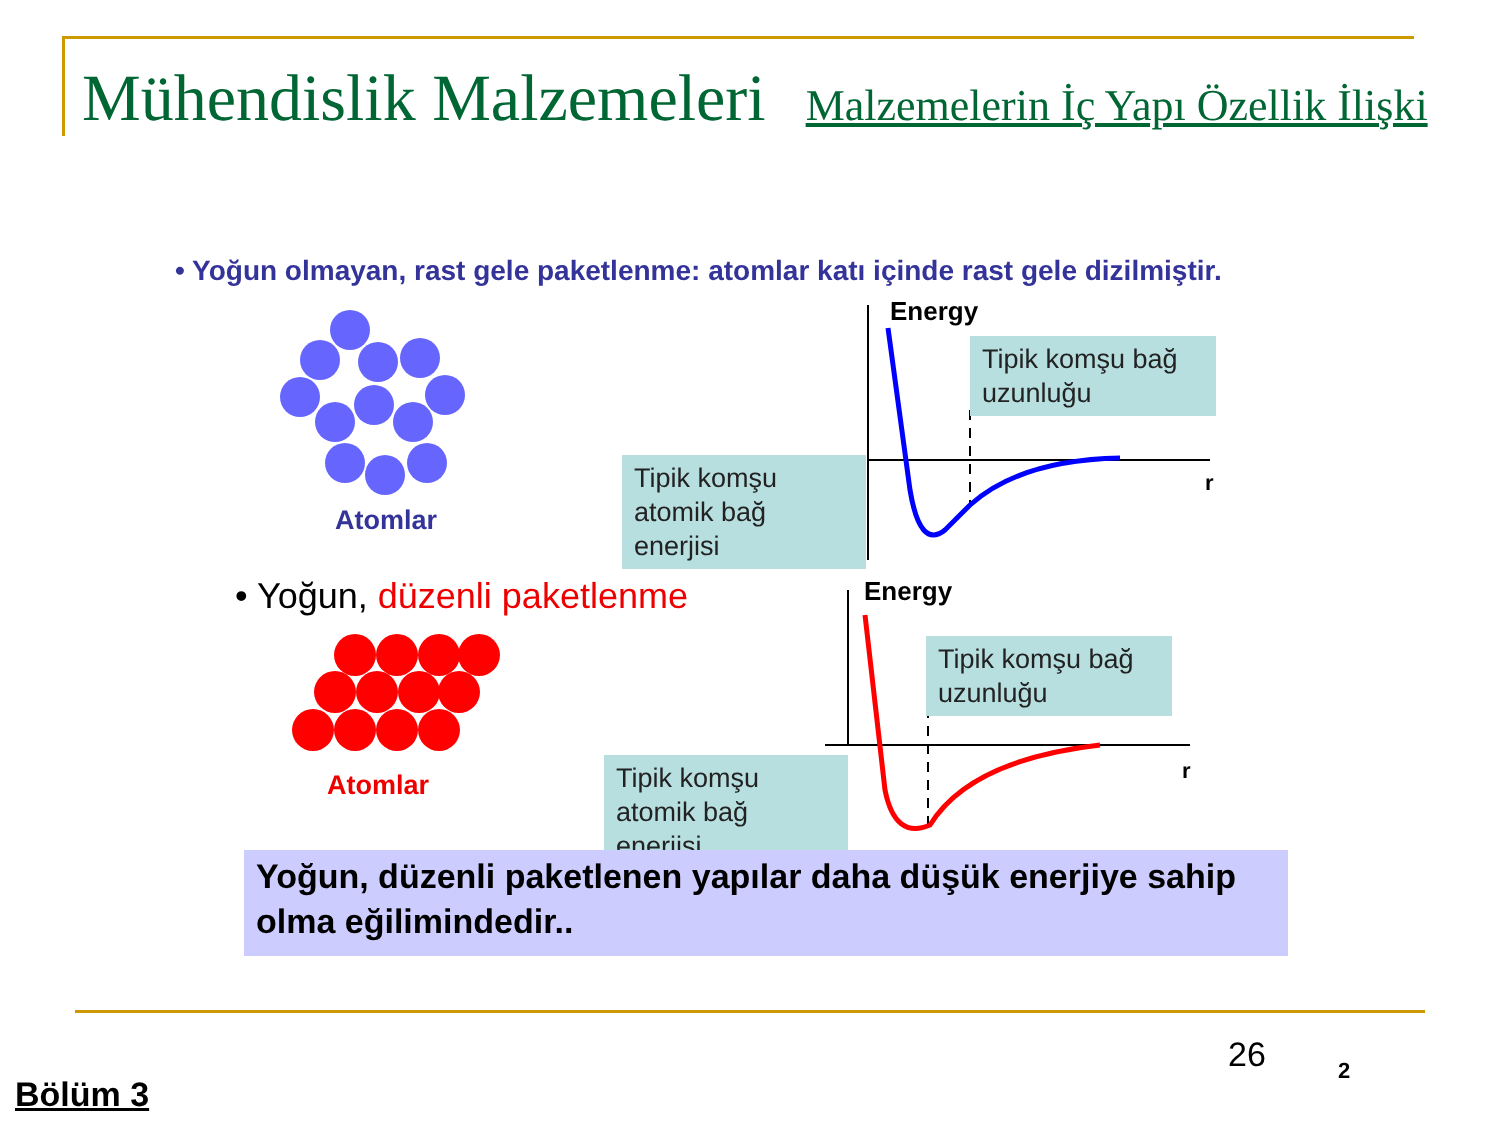Mühendislik Malzemeleri Malzemelerin İç Yapı Özellik İlişki
• Yoğun olmayan, rast gele paketlenme: atomlar katı içinde rast gele dizilmiştir.
Atomlar
• Yoğun, düzenli paketlenme
Atomlar
Energy
Energy
r
r
Tipik komşu bağ uzunluğu
Tipik komşu atomik bağ enerjisi
Tipik komşu bağ uzunluğu
Tipik komşu atomik bağ enerjisi
Yoğun, düzenli paketlenen yapılar daha düşük enerjiye sahip olma eğilimindedir..
26 2
Bölüm 3